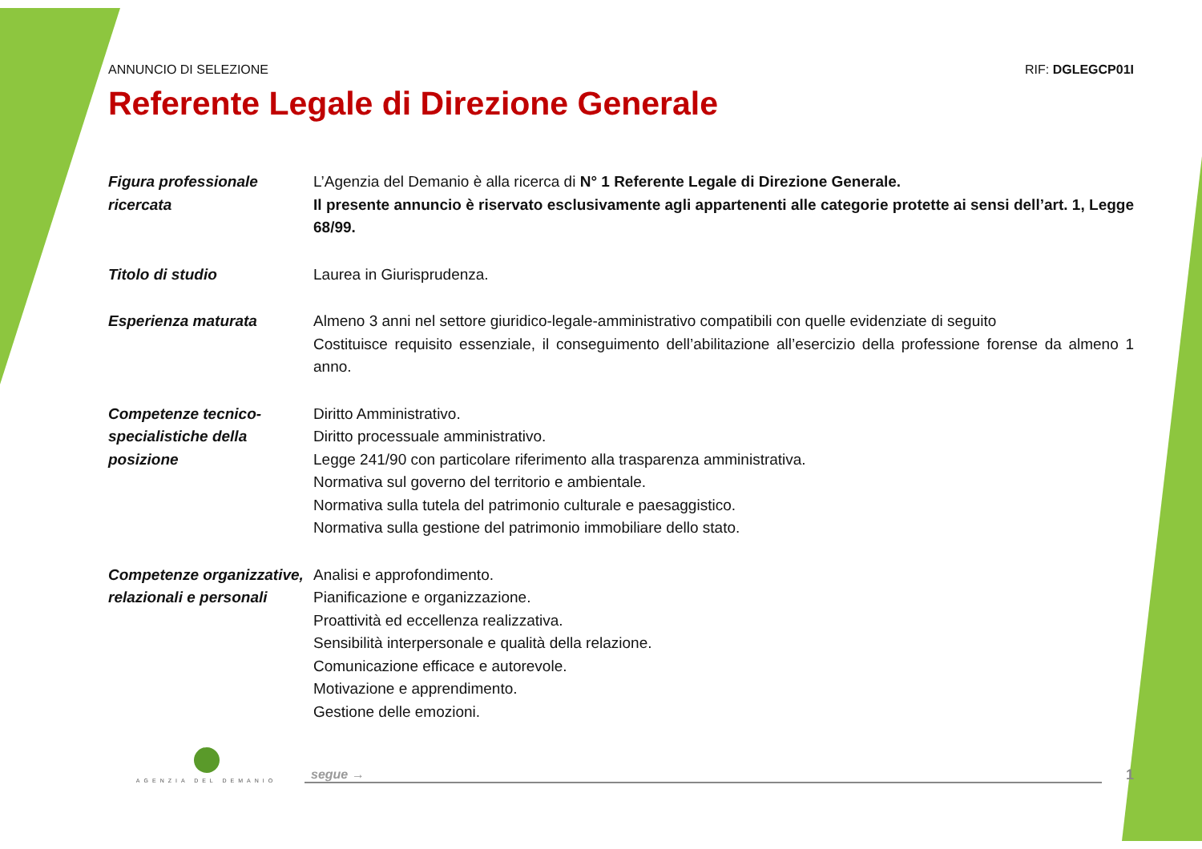ANNUNCIO DI SELEZIONE RIF: DGLEGCP01I
Referente Legale di Direzione Generale
Figura professionale ricercata
L’Agenzia del Demanio è alla ricerca di N° 1 Referente Legale di Direzione Generale.
Il presente annuncio è riservato esclusivamente agli appartenenti alle categorie protette ai sensi dell’art. 1, Legge 68/99.
Titolo di studio Laurea in Giurisprudenza.
Esperienza maturata Almeno 3 anni nel settore giuridico-legale-amministrativo compatibili con quelle evidenziate di seguito
Costituisce requisito essenziale, il conseguimento dell’abilitazione all’esercizio della professione forense da almeno 1 anno.
Competenze tecnico-specialistiche della posizione
Diritto Amministrativo.
Diritto processuale amministrativo.
Legge 241/90 con particolare riferimento alla trasparenza amministrativa.
Normativa sul governo del territorio e ambientale.
Normativa sulla tutela del patrimonio culturale e paesaggistico.
Normativa sulla gestione del patrimonio immobiliare dello stato.
Competenze organizzative, relazionali e personali
Analisi e approfondimento.
Pianificazione e organizzazione.
Proattività ed eccellenza realizzativa.
Sensibilità interpersonale e qualità della relazione.
Comunicazione efficace e autorevole.
Motivazione e apprendimento.
Gestione delle emozioni.
AGENZIA DEL DEMANIO
segue →
1